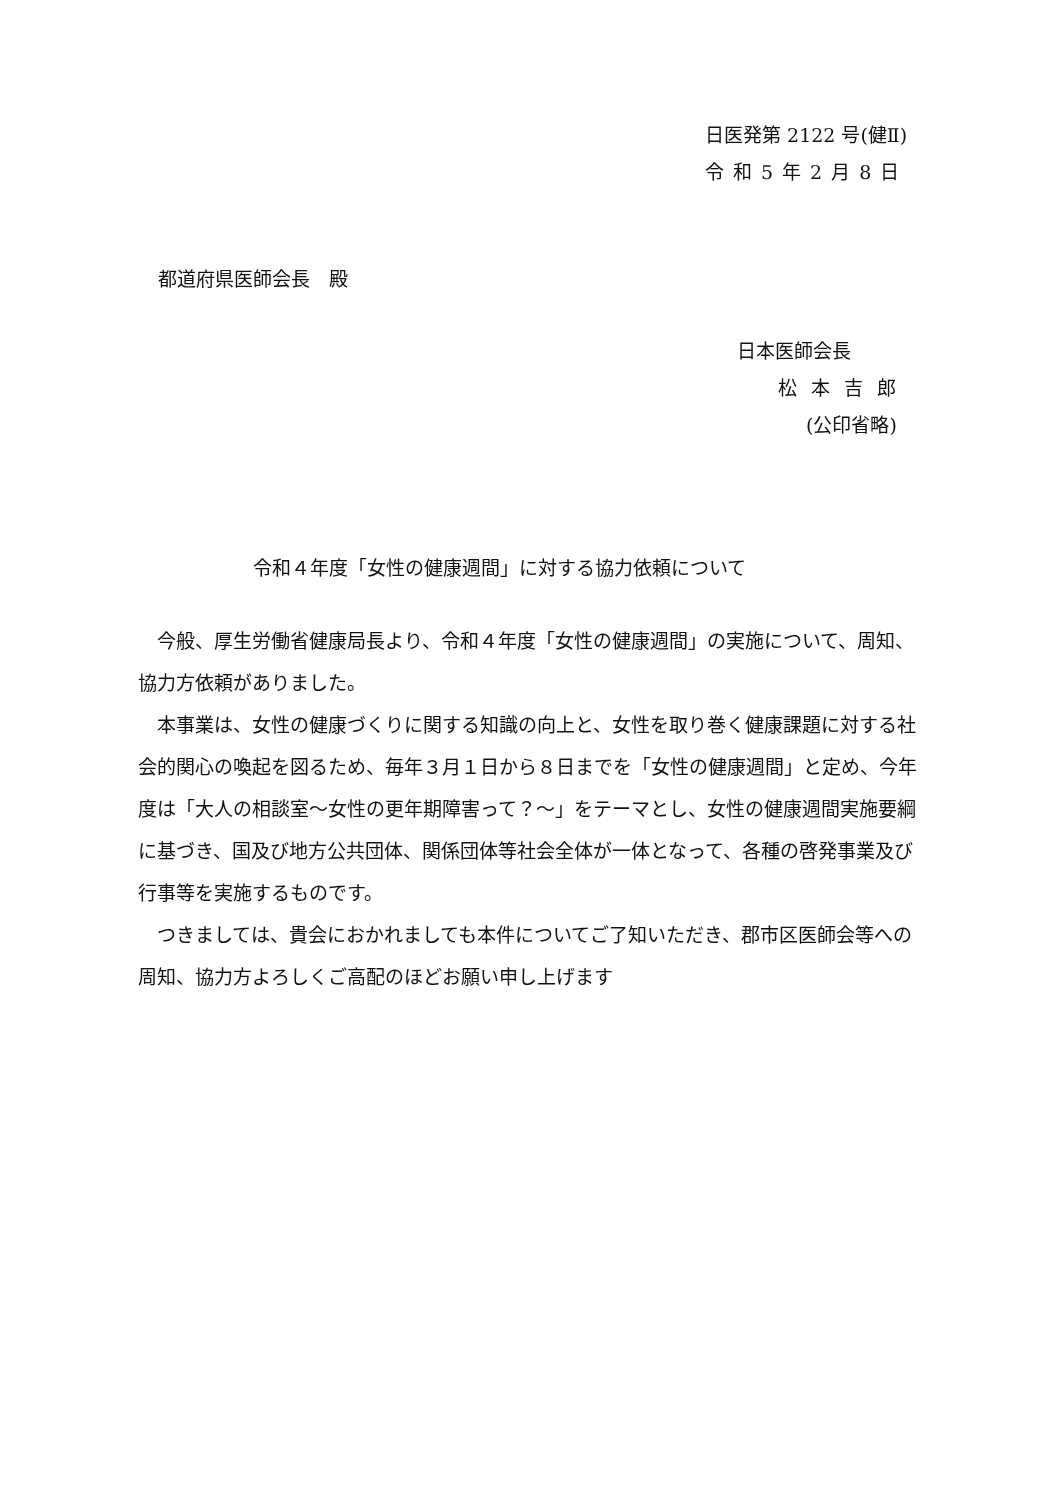日医発第 2122 号(健Ⅱ)
令和5年2月8日
都道府県医師会長　殿
日本医師会長
松本吉郎
(公印省略)
令和４年度「女性の健康週間」に対する協力依頼について
　今般、厚生労働省健康局長より、令和４年度「女性の健康週間」の実施について、周知、協力方依頼がありました。
　本事業は、女性の健康づくりに関する知識の向上と、女性を取り巻く健康課題に対する社会的関心の喚起を図るため、毎年３月１日から８日までを「女性の健康週間」と定め、今年度は「大人の相談室～女性の更年期障害って？～」をテーマとし、女性の健康週間実施要綱に基づき、国及び地方公共団体、関係団体等社会全体が一体となって、各種の啓発事業及び行事等を実施するものです。
　つきましては、貴会におかれましても本件についてご了知いただき、郡市区医師会等への周知、協力方よろしくご高配のほどお願い申し上げます